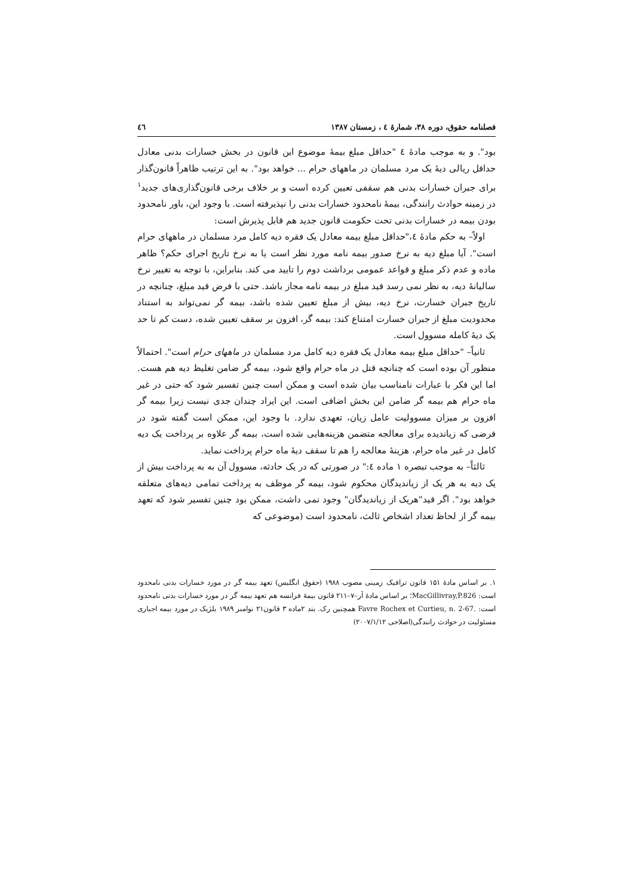فصلنامه حقوق، دوره ۳۸، شمارهٔ ٤ ، زمستان ۱۳۸۷ ٤٦
بود". و به موجب مادهٔ ٤ "حداقل مبلغ بیمهٔ موضوع این قانون در بخش خسارات بدنی معادل حداقل ریالی دیهٔ یک مرد مسلمان در ماههای حرام ... خواهد بود". به این ترتیب ظاهراً قانون‌گذار برای جبران خسارات بدنی هم سقفی تعیین کرده است و بر خلاف برخی قانون‌گذاری‌های جدید<sup>۱</sup> در زمینه حوادث رانندگی، بیمهٔ نامحدود خسارات بدنی را نپذیرفته است. با وجود این، باور نامحدود بودن بیمه در خسارات بدنی تحت حکومت قانون جدید هم قابل پذیرش است:
اولاً– به حکم مادهٔ ٤،"حداقل مبلغ بیمه معادل یک فقره دیه کامل مرد مسلمان در ماههای حرام است". آیا مبلغ دیه به نرخ صدور بیمه نامه مورد نظر است یا به نرخ تاریخ اجرای حکم؟ ظاهر ماده و عدم ذکر مبلغ و قواعد عمومی برداشت دوم را تایید می کند. بنابراین، با توجه به تغییر نرخ سالیانهٔ دیه، به نظر نمی رسد قید مبلغ در بیمه نامه مجاز باشد. حتی با فرض قید مبلغ، چنانچه در تاریخ جبران خسارت، نرخ دیه، بیش از مبلغ تعیین شده باشد، بیمه گر نمی‌تواند به استناد محدودیت مبلغ از جبران خسارت امتناع کند: بیمه گر، افزون بر سقف تعیین شده، دست کم تا حد یک دیهٔ کامله مسوول است.
ثانیاً– "حداقل مبلغ بیمه معادل یک فقره دیه کامل مرد مسلمان در ماههای حرام است". احتمالاً منظور آن بوده است که چنانچه قتل در ماه حرام واقع شود، بیمه گر ضامن تغلیظ دیه هم هست. اما این فکر با عبارات نامناسب بیان شده است و ممکن است چنین تفسیر شود که حتی در غیر ماه حرام هم بیمه گر ضامن این بخش اضافی است. این ایراد چندان جدی نیست زیرا بیمه گر افزون بر میزان مسوولیت عامل زیان، تعهدی ندارد. با وجود این، ممکن است گفته شود در فرضی که زیاندیده برای معالجه متضمن هزینه‌هایی شده است، بیمه گر علاوه بر پرداخت یک دیه کامل در غیر ماه حرام، هزینهٔ معالجه را هم تا سقف دیهٔ ماه حرام پرداخت نماید.
ثالثاً– به موجب تبصره ۱ ماده ٤:" در صورتی که در یک حادثه، مسوول آن به به پرداخت بیش از یک دیه به هر یک از زیاندیدگان محکوم شود، بیمه گر موظف به پرداخت تمامی دیه‌های متعلقه خواهد بود". اگر قید"هریک از زیاندیدگان" وجود نمی داشت، ممکن بود چنین تفسیر شود که تعهد بیمه گر از لحاظ تعداد اشخاص ثالث، نامحدود است (موضوعی که
۱. بر اساس مادهٔ ۱۵۱ قانون ترافیک زمینی مصوب ۱۹۸۸ (حقوق انگلیس) تعهد بیمه گر در مورد خسارات بدنی نامحدود است: MacGillivray,P.826؛ بر اساس مادهٔ آر–۷–۲۱۱ قانون بیمهٔ فرانسه هم تعهد بیمه گر در مورد خسارات بدنی نامحدود است: Favre Rochex et Curtieu, n. 2-67. همچنین رک. بند ۲ماده ۳ قانون۲۱ نوامبر ۱۹۸۹ بلژیک در مورد بیمه اجباری مسئولیت در حوادث رانندگی(اصلاحی ۲۰۰۷/۱/۱۲)